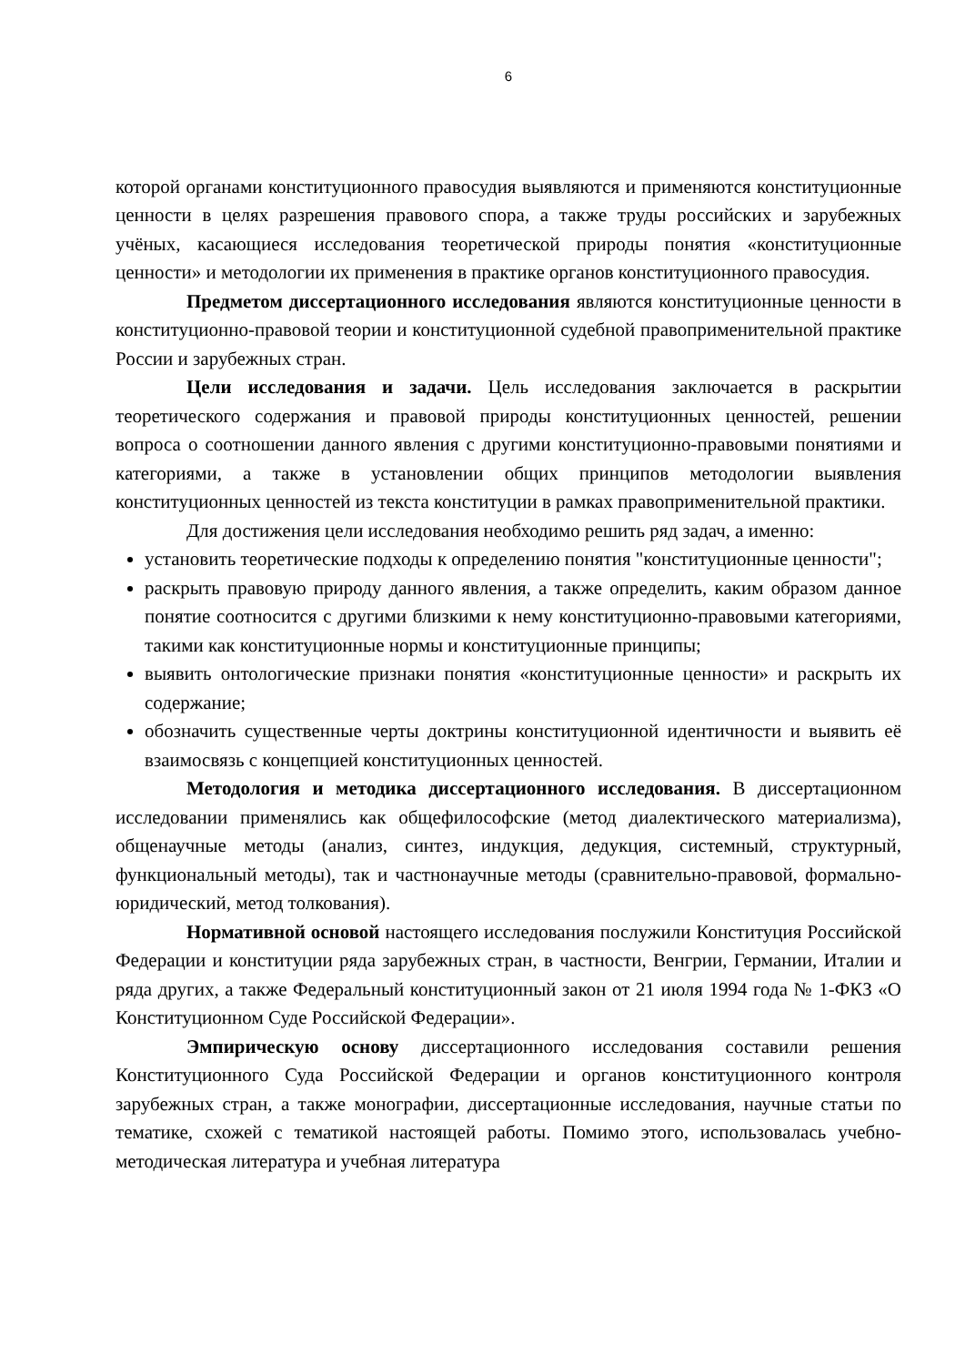6
которой органами конституционного правосудия выявляются и применяются конституционные ценности в целях разрешения правового спора, а также труды российских и зарубежных учёных, касающиеся исследования теоретической природы понятия «конституционные ценности» и методологии их применения в практике органов конституционного правосудия.
Предметом диссертационного исследования являются конституционные ценности в конституционно-правовой теории и конституционной судебной правоприменительной практике России и зарубежных стран.
Цели исследования и задачи. Цель исследования заключается в раскрытии теоретического содержания и правовой природы конституционных ценностей, решении вопроса о соотношении данного явления с другими конституционно-правовыми понятиями и категориями, а также в установлении общих принципов методологии выявления конституционных ценностей из текста конституции в рамках правоприменительной практики.
Для достижения цели исследования необходимо решить ряд задач, а именно:
установить теоретические подходы к определению понятия "конституционные ценности";
раскрыть правовую природу данного явления, а также определить, каким образом данное понятие соотносится с другими близкими к нему конституционно-правовыми категориями, такими как конституционные нормы и конституционные принципы;
выявить онтологические признаки понятия «конституционные ценности» и раскрыть их содержание;
обозначить существенные черты доктрины конституционной идентичности и выявить её взаимосвязь с концепцией конституционных ценностей.
Методология и методика диссертационного исследования. В диссертационном исследовании применялись как общефилософские (метод диалектического материализма), общенаучные методы (анализ, синтез, индукция, дедукция, системный, структурный, функциональный методы), так и частнонаучные методы (сравнительно-правовой, формально-юридический, метод толкования).
Нормативной основой настоящего исследования послужили Конституция Российской Федерации и конституции ряда зарубежных стран, в частности, Венгрии, Германии, Италии и ряда других, а также Федеральный конституционный закон от 21 июля 1994 года № 1-ФКЗ «О Конституционном Суде Российской Федерации».
Эмпирическую основу диссертационного исследования составили решения Конституционного Суда Российской Федерации и органов конституционного контроля зарубежных стран, а также монографии, диссертационные исследования, научные статьи по тематике, схожей с тематикой настоящей работы. Помимо этого, использовалась учебно-методическая литература и учебная литература